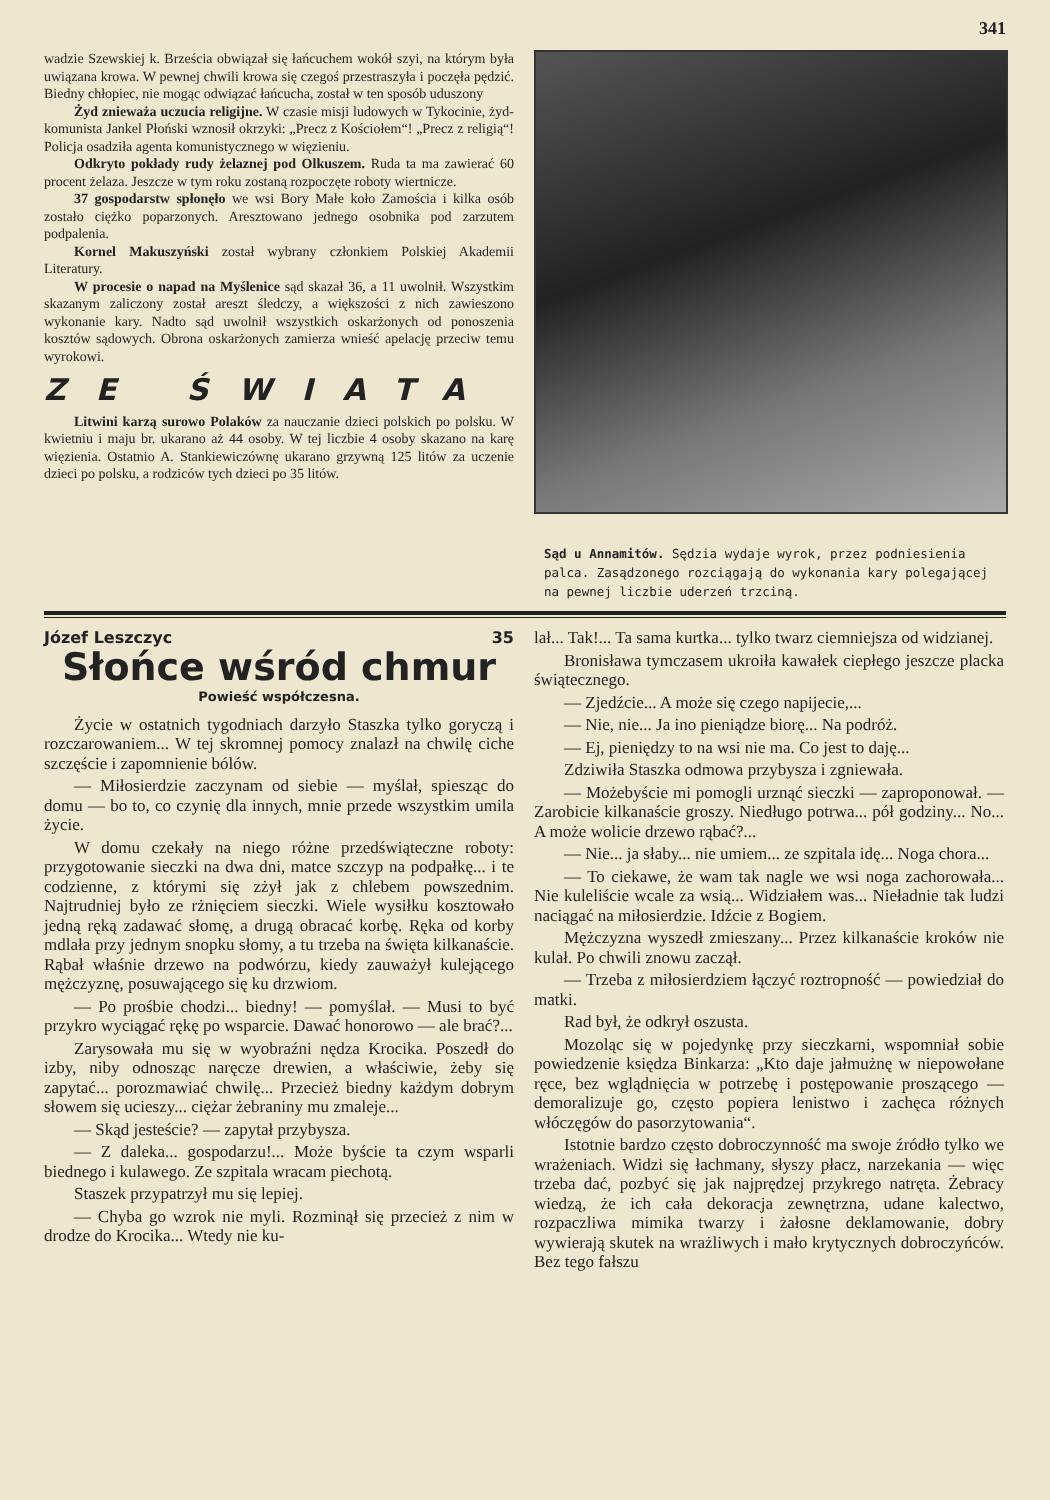341
wadzie Szewskiej k. Brześcia obwiązał się łańcuchem wokół szyi, na którym była uwiązana krowa. W pewnej chwili krowa się czegoś przestraszyła i poczęła pędzić. Biedny chłopiec, nie mogąc odwiązać łańcucha, został w ten sposób uduszony
Żyd znieważa uczucia religijne. W czasie misji ludowych w Tykocinie, żyd-komunista Jankel Płoński wznosił okrzyki: „Precz z Kościołem“! „Precz z religią“! Policja osadziła agenta komunistycznego w więzieniu.
Odkryto pokłady rudy żelaznej pod Olkuszem. Ruda ta ma zawierać 60 procent żelaza. Jeszcze w tym roku zostaną rozpoczęte roboty wiertnicze.
37 gospodarstw spłonęło we wsi Bory Małe koło Zamościa i kilka osób zostało ciężko poparzonych. Aresztowano jednego osobnika pod zarzutem podpalenia.
Kornel Makuszyński został wybrany członkiem Polskiej Akademii Literatury.
W procesie o napad na Myślenice sąd skazał 36, a 11 uwolnił. Wszystkim skazanym zaliczony został areszt śledczy, a większości z nich zawieszono wykonanie kary. Nadto sąd uwolnił wszystkich oskarżonych od ponoszenia kosztów sądowych. Obrona oskarżonych zamierza wnieść apelację przeciw temu wyrokowi.
ZE ŚWIATA
Litwini karzą surowo Polaków za nauczanie dzieci polskich po polsku. W kwietniu i maju br. ukarano aż 44 osoby. W tej liczbie 4 osoby skazano na karę więzienia. Ostatnio A. Stankiewiczównę ukarano grzywną 125 litów za uczenie dzieci po polsku, a rodziców tych dzieci po 35 litów.
Sąd u Annamitów. Sędzia wydaje wyrok, przez podniesienia palca. Zasądzonego rozciągają do wykonania kary polegającej na pewnej liczbie uderzeń trzciną.
Józef Leszczyc 35
Słońce wśród chmur
Powieść współczesna.
Życie w ostatnich tygodniach darzyło Staszka tylko goryczą i rozczarowaniem... W tej skromnej pomocy znalazł na chwilę ciche szczęście i zapomnienie bólów.
— Miłosierdzie zaczynam od siebie — myślał, spiesząc do domu — bo to, co czynię dla innych, mnie przede wszystkim umila życie.
W domu czekały na niego różne przedświąteczne roboty: przygotowanie sieczki na dwa dni, matce szczyp na podpałkę... i te codzienne, z którymi się zżył jak z chlebem powszednim. Najtrudniej było ze rżnięciem sieczki. Wiele wysiłku kosztowało jedną ręką zadawać słomę, a drugą obracać korbę. Ręka od korby mdlała przy jednym snopku słomy, a tu trzeba na święta kilkanaście. Rąbał właśnie drzewo na podwórzu, kiedy zauważył kulejącego mężczyznę, posuwającego się ku drzwiom.
— Po prośbie chodzi... biedny! — pomyślał. — Musi to być przykro wyciągać rękę po wsparcie. Dawać honorowo — ale brać?...
Zarysowała mu się w wyobraźni nędza Krocika. Poszedł do izby, niby odnosząc naręcze drewien, a właściwie, żeby się zapytać... porozmawiać chwilę... Przecież biedny każdym dobrym słowem się ucieszy... ciężar żebraniny mu zmaleje...
— Skąd jesteście? — zapytał przybysza.
— Z daleka... gospodarzu!... Może byście ta czym wsparli biednego i kulawego. Ze szpitala wracam piechotą.
Staszek przypatrzył mu się lepiej.
— Chyba go wzrok nie myli. Rozminął się przecież z nim w drodze do Krocika... Wtedy nie ku-
lał... Tak!... Ta sama kurtka... tylko twarz ciemniejsza od widzianej.
Bronisława tymczasem ukroiła kawałek ciepłego jeszcze placka świątecznego.
— Zjedźcie... A może się czego napijecie,...
— Nie, nie... Ja ino pieniądze biorę... Na podróż.
— Ej, pieniędzy to na wsi nie ma. Co jest to daję...
Zdziwiła Staszka odmowa przybysza i zgniewała.
— Możebyście mi pomogli urznąć sieczki — zaproponował. — Zarobicie kilkanaście groszy. Niedługo potrwa... pół godziny... No... A może wolicie drzewo rąbać?...
— Nie... ja słaby... nie umiem... ze szpitala idę... Noga chora...
— To ciekawe, że wam tak nagle we wsi noga zachorowała... Nie kuleliście wcale za wsią... Widziałem was... Nieładnie tak ludzi naciągać na miłosierdzie. Idźcie z Bogiem.
Mężczyzna wyszedł zmieszany... Przez kilkanaście kroków nie kulał. Po chwili znowu zaczął.
— Trzeba z miłosierdziem łączyć roztropność — powiedział do matki.
Rad był, że odkrył oszusta.
Mozoląc się w pojedynkę przy sieczkarni, wspomniał sobie powiedzenie księdza Binkarza: „Kto daje jałmużnę w niepowołane ręce, bez wglądnięcia w potrzebę i postępowanie proszącego — demoralizuje go, często popiera lenistwo i zachęca różnych włóczęgów do pasorzytowania“.
Istotnie bardzo często dobroczynność ma swoje źródło tylko we wrażeniach. Widzi się łachmany, słyszy płacz, narzekania — więc trzeba dać, pozbyć się jak najprędzej przykrego natręta. Żebracy wiedzą, że ich cała dekoracja zewnętrzna, udane kalectwo, rozpaczliwa mimika twarzy i żałosne deklamowanie, dobry wywierają skutek na wrażliwych i mało krytycznych dobroczyńców. Bez tego fałszu